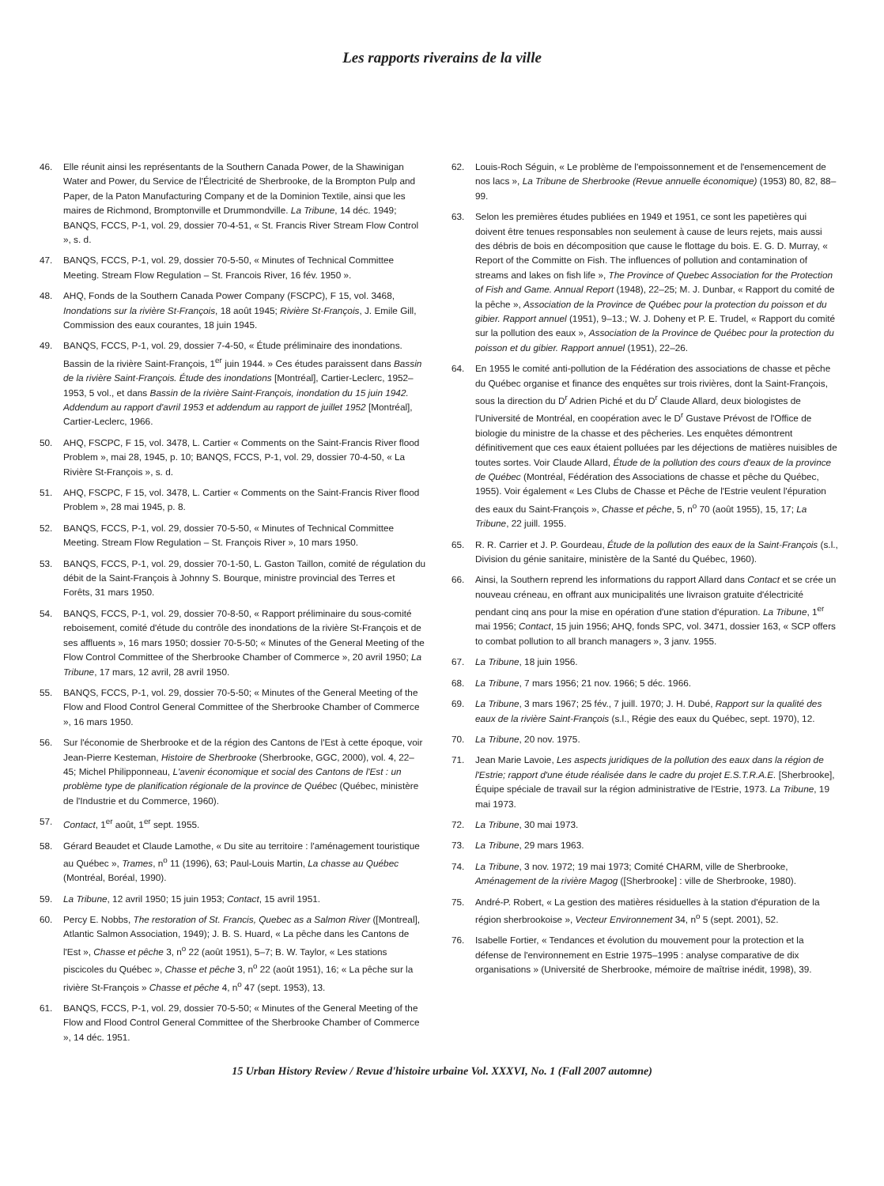Les rapports riverains de la ville
46. Elle réunit ainsi les représentants de la Southern Canada Power, de la Shawinigan Water and Power, du Service de l'Électricité de Sherbrooke, de la Brompton Pulp and Paper, de la Paton Manufacturing Company et de la Dominion Textile, ainsi que les maires de Richmond, Bromptonville et Drummondville. La Tribune, 14 déc. 1949; BANQS, FCCS, P-1, vol. 29, dossier 70-4-51, « St. Francis River Stream Flow Control », s. d.
47. BANQS, FCCS, P-1, vol. 29, dossier 70-5-50, « Minutes of Technical Committee Meeting. Stream Flow Regulation – St. Francois River, 16 fév. 1950 ».
48. AHQ, Fonds de la Southern Canada Power Company (FSCPC), F 15, vol. 3468, Inondations sur la rivière St-François, 18 août 1945; Rivière St-François, J. Emile Gill, Commission des eaux courantes, 18 juin 1945.
49. BANQS, FCCS, P-1, vol. 29, dossier 7-4-50, « Étude préliminaire des inondations. Bassin de la rivière Saint-François, 1<sup>er</sup> juin 1944. » Ces études paraissent dans Bassin de la rivière Saint-François. Étude des inondations [Montréal], Cartier-Leclerc, 1952–1953, 5 vol., et dans Bassin de la rivière Saint-François, inondation du 15 juin 1942. Addendum au rapport d'avril 1953 et addendum au rapport de juillet 1952 [Montréal], Cartier-Leclerc, 1966.
50. AHQ, FSCPC, F 15, vol. 3478, L. Cartier « Comments on the Saint-Francis River flood Problem », mai 28, 1945, p. 10; BANQS, FCCS, P-1, vol. 29, dossier 70-4-50, « La Rivière St-François », s. d.
51. AHQ, FSCPC, F 15, vol. 3478, L. Cartier « Comments on the Saint-Francis River flood Problem », 28 mai 1945, p. 8.
52. BANQS, FCCS, P-1, vol. 29, dossier 70-5-50, « Minutes of Technical Committee Meeting. Stream Flow Regulation – St. François River », 10 mars 1950.
53. BANQS, FCCS, P-1, vol. 29, dossier 70-1-50, L. Gaston Taillon, comité de régulation du débit de la Saint-François à Johnny S. Bourque, ministre provincial des Terres et Forêts, 31 mars 1950.
54. BANQS, FCCS, P-1, vol. 29, dossier 70-8-50, « Rapport préliminaire du sous-comité reboisement, comité d'étude du contrôle des inondations de la rivière St-François et de ses affluents », 16 mars 1950; dossier 70-5-50; « Minutes of the General Meeting of the Flow Control Committee of the Sherbrooke Chamber of Commerce », 20 avril 1950; La Tribune, 17 mars, 12 avril, 28 avril 1950.
55. BANQS, FCCS, P-1, vol. 29, dossier 70-5-50; « Minutes of the General Meeting of the Flow and Flood Control General Committee of the Sherbrooke Chamber of Commerce », 16 mars 1950.
56. Sur l'économie de Sherbrooke et de la région des Cantons de l'Est à cette époque, voir Jean-Pierre Kesteman, Histoire de Sherbrooke (Sherbrooke, GGC, 2000), vol. 4, 22–45; Michel Philipponneau, L'avenir économique et social des Cantons de l'Est : un problème type de planification régionale de la province de Québec (Québec, ministère de l'Industrie et du Commerce, 1960).
57. Contact, 1<sup>er</sup> août, 1<sup>er</sup> sept. 1955.
58. Gérard Beaudet et Claude Lamothe, « Du site au territoire : l'aménagement touristique au Québec », Trames, n<sup>o</sup> 11 (1996), 63; Paul-Louis Martin, La chasse au Québec (Montréal, Boréal, 1990).
59. La Tribune, 12 avril 1950; 15 juin 1953; Contact, 15 avril 1951.
60. Percy E. Nobbs, The restoration of St. Francis, Quebec as a Salmon River ([Montreal], Atlantic Salmon Association, 1949); J. B. S. Huard, « La pêche dans les Cantons de l'Est », Chasse et pêche 3, n<sup>o</sup> 22 (août 1951), 5–7; B. W. Taylor, « Les stations piscicoles du Québec », Chasse et pêche 3, n<sup>o</sup> 22 (août 1951), 16; « La pêche sur la rivière St-François » Chasse et pêche 4, n<sup>o</sup> 47 (sept. 1953), 13.
61. BANQS, FCCS, P-1, vol. 29, dossier 70-5-50; « Minutes of the General Meeting of the Flow and Flood Control General Committee of the Sherbrooke Chamber of Commerce », 14 déc. 1951.
62. Louis-Roch Séguin, « Le problème de l'empoissonnement et de l'ensemencement de nos lacs », La Tribune de Sherbrooke (Revue annuelle économique) (1953) 80, 82, 88–99.
63. Selon les premières études publiées en 1949 et 1951, ce sont les papetières qui doivent être tenues responsables non seulement à cause de leurs rejets, mais aussi des débris de bois en décomposition que cause le flottage du bois. E. G. D. Murray, « Report of the Committe on Fish. The influences of pollution and contamination of streams and lakes on fish life », The Province of Quebec Association for the Protection of Fish and Game. Annual Report (1948), 22–25; M. J. Dunbar, « Rapport du comité de la pêche », Association de la Province de Québec pour la protection du poisson et du gibier. Rapport annuel (1951), 9–13.; W. J. Doheny et P. E. Trudel, « Rapport du comité sur la pollution des eaux », Association de la Province de Québec pour la protection du poisson et du gibier. Rapport annuel (1951), 22–26.
64. En 1955 le comité anti-pollution de la Fédération des associations de chasse et pêche du Québec organise et finance des enquêtes sur trois rivières, dont la Saint-François, sous la direction du D<sup>r</sup> Adrien Piché et du D<sup>r</sup> Claude Allard, deux biologistes de l'Université de Montréal, en coopération avec le D<sup>r</sup> Gustave Prévost de l'Office de biologie du ministre de la chasse et des pêcheries. Les enquêtes démontrent définitivement que ces eaux étaient polluées par les déjections de matières nuisibles de toutes sortes. Voir Claude Allard, Étude de la pollution des cours d'eaux de la province de Québec (Montréal, Fédération des Associations de chasse et pêche du Québec, 1955). Voir également « Les Clubs de Chasse et Pêche de l'Estrie veulent l'épuration des eaux du Saint-François », Chasse et pêche, 5, n<sup>o</sup> 70 (août 1955), 15, 17; La Tribune, 22 juill. 1955.
65. R. R. Carrier et J. P. Gourdeau, Étude de la pollution des eaux de la Saint-François (s.l., Division du génie sanitaire, ministère de la Santé du Québec, 1960).
66. Ainsi, la Southern reprend les informations du rapport Allard dans Contact et se crée un nouveau créneau, en offrant aux municipalités une livraison gratuite d'électricité pendant cinq ans pour la mise en opération d'une station d'épuration. La Tribune, 1<sup>er</sup> mai 1956; Contact, 15 juin 1956; AHQ, fonds SPC, vol. 3471, dossier 163, « SCP offers to combat pollution to all branch managers », 3 janv. 1955.
67. La Tribune, 18 juin 1956.
68. La Tribune, 7 mars 1956; 21 nov. 1966; 5 déc. 1966.
69. La Tribune, 3 mars 1967; 25 fév., 7 juill. 1970; J. H. Dubé, Rapport sur la qualité des eaux de la rivière Saint-François (s.l., Régie des eaux du Québec, sept. 1970), 12.
70. La Tribune, 20 nov. 1975.
71. Jean Marie Lavoie, Les aspects juridiques de la pollution des eaux dans la région de l'Estrie; rapport d'une étude réalisée dans le cadre du projet E.S.T.R.A.E. [Sherbrooke], Équipe spéciale de travail sur la région administrative de l'Estrie, 1973. La Tribune, 19 mai 1973.
72. La Tribune, 30 mai 1973.
73. La Tribune, 29 mars 1963.
74. La Tribune, 3 nov. 1972; 19 mai 1973; Comité CHARM, ville de Sherbrooke, Aménagement de la rivière Magog ([Sherbrooke] : ville de Sherbrooke, 1980).
75. André-P. Robert, « La gestion des matières résiduelles à la station d'épuration de la région sherbrookoise », Vecteur Environnement 34, n<sup>o</sup> 5 (sept. 2001), 52.
76. Isabelle Fortier, « Tendances et évolution du mouvement pour la protection et la défense de l'environnement en Estrie 1975–1995 : analyse comparative de dix organisations » (Université de Sherbrooke, mémoire de maîtrise inédit, 1998), 39.
15 Urban History Review / Revue d'histoire urbaine Vol. XXXVI, No. 1 (Fall 2007 automne)